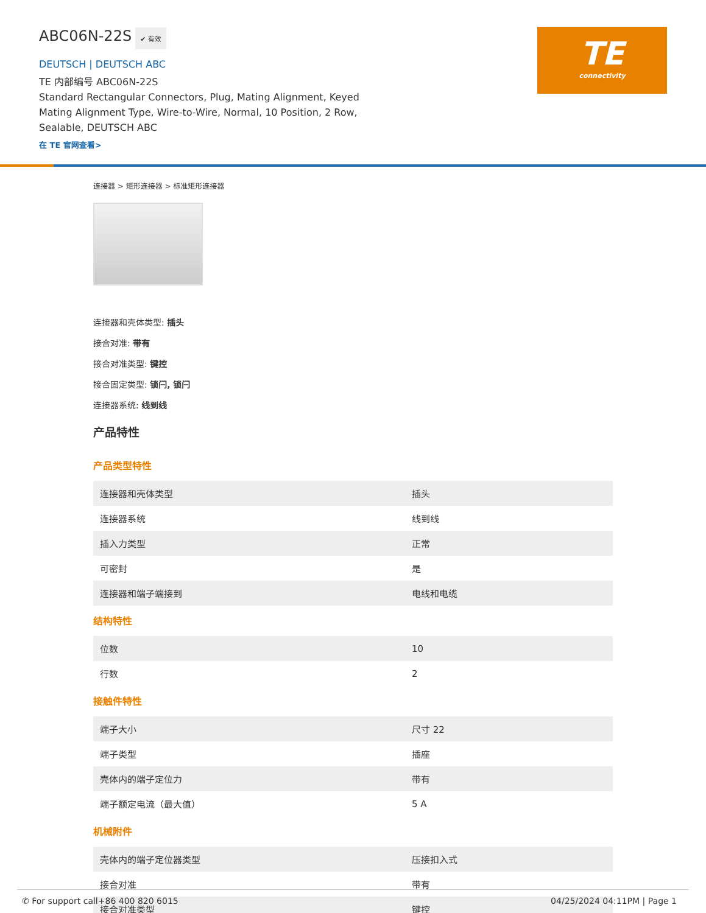ABC06N-22S
✔ 有效
DEUTSCH | DEUTSCH ABC
TE 内部编号 ABC06N-22S
Standard Rectangular Connectors, Plug, Mating Alignment, Keyed
Mating Alignment Type, Wire-to-Wire, Normal, 10 Position, 2 Row,
Sealable, DEUTSCH ABC
在 TE 官网查看>
TE
connectivity
连接器 > 矩形连接器 > 标准矩形连接器
连接器和壳体类型: 插头
接合对准: 带有
接合对准类型: 键控
接合固定类型: 锁闩, 锁闩
连接器系统: 线到线
产品特性
产品类型特性
| 连接器和壳体类型 | 插头 |
| 连接器系统 | 线到线 |
| 插入力类型 | 正常 |
| 可密封 | 是 |
| 连接器和端子端接到 | 电线和电缆 |
结构特性
| 位数 | 10 |
| 行数 | 2 |
接触件特性
| 端子大小 | 尺寸 22 |
| 端子类型 | 插座 |
| 壳体内的端子定位力 | 带有 |
| 端子额定电流（最大值） | 5 A |
机械附件
| 壳体内的端子定位器类型 | 压接扣入式 |
| 接合对准 | 带有 |
| 接合对准类型 | 键控 |
✆ For support call+86 400 820 6015 04/25/2024 04:11PM | Page 1